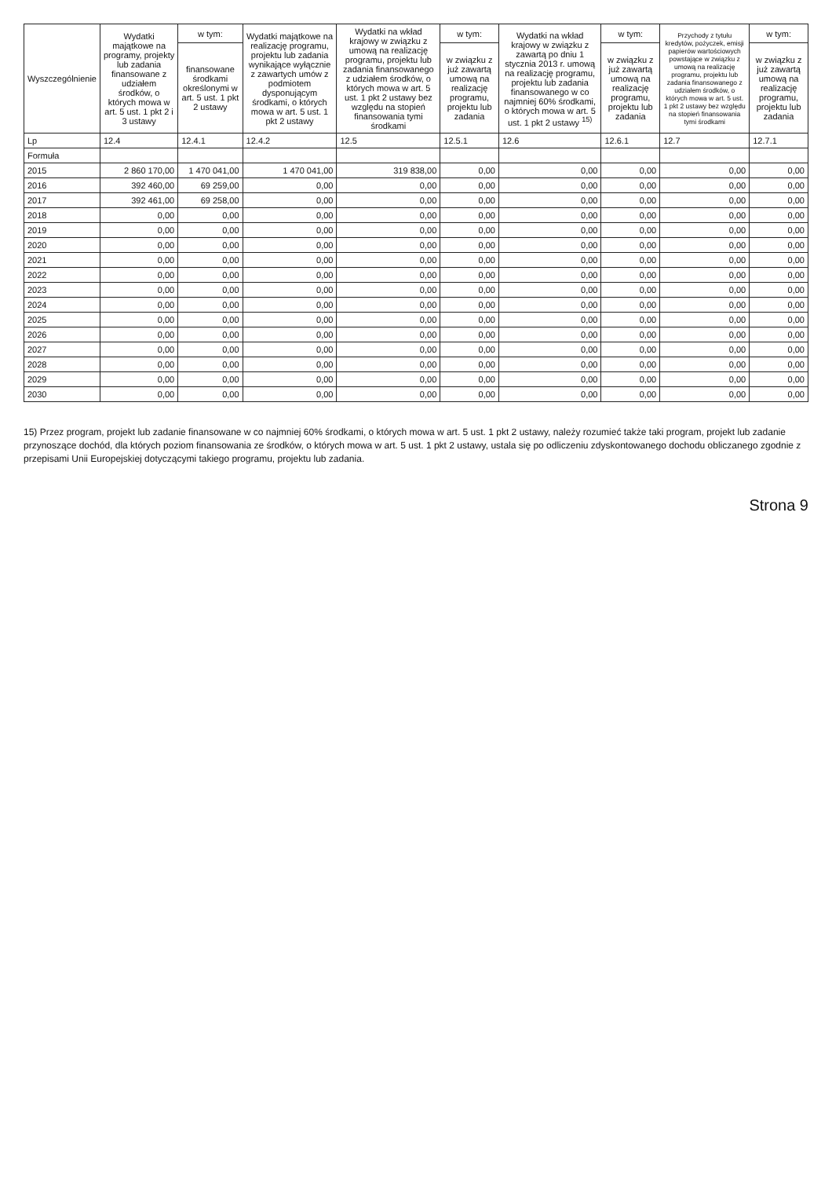| Wyszczególnienie | Wydatki majątkowe na programy, projekty lub zadania finansowane z udziałem środków, o których mowa w art. 5 ust. 1 pkt 2 i 3 ustawy | w tym: | Wydatki majątkowe na realizację programu, projektu lub zadania wynikające wyłącznie z zawartych umów z podmiotem dysponującym środkami, o których mowa w art. 5 ust. 1 pkt 2 ustawy | Wydatki na wkład krajowy w związku z umową na realizację programu, projektu lub zadania finansowanego z udziałem środków, o których mowa w art. 5 ust. 1 pkt 2 ustawy bez względu na stopień finansowania tymi środkami | w tym: | Wydatki na wkład krajowy w związku z zawartą po dniu 1 stycznia 2013 r. umową na realizację programu, projektu lub zadania finansowanego w co najmniej 60% środkami, o których mowa w art. 5 ust. 1 pkt 2 ustawy <sup>15)</sup> | w tym: | Przychody z tytułu kredytów, pożyczek, emisji papierów wartościowych powstające w związku z umową na realizację programu, projektu lub zadania finansowanego z udziałem środków, o których mowa w art. 5 ust. 1 pkt 2 ustawy bez względu na stopień finansowania tymi środkami | w tym: |
| --- | --- | --- | --- | --- | --- | --- | --- | --- | --- |
| | | finansowane środkami określonymi w art. 5 ust. 1 pkt 2 ustawy | | | w związku z już zawartą umową na realizację programu, projektu lub zadania | | w związku z już zawartą umową na realizację programu, projektu lub zadania | | w związku z już zawartą umową na realizację programu, projektu lub zadania |
| Lp | 12.4 | 12.4.1 | 12.4.2 | 12.5 | 12.5.1 | 12.6 | 12.6.1 | 12.7 | 12.7.1 |
| Formuła | | | | | | | | | |
| 2015 | 2 860 170,00 | 1 470 041,00 | 1 470 041,00 | 319 838,00 | 0,00 | 0,00 | 0,00 | 0,00 | 0,00 |
| 2016 | 392 460,00 | 69 259,00 | 0,00 | 0,00 | 0,00 | 0,00 | 0,00 | 0,00 | 0,00 |
| 2017 | 392 461,00 | 69 258,00 | 0,00 | 0,00 | 0,00 | 0,00 | 0,00 | 0,00 | 0,00 |
| 2018 | 0,00 | 0,00 | 0,00 | 0,00 | 0,00 | 0,00 | 0,00 | 0,00 | 0,00 |
| 2019 | 0,00 | 0,00 | 0,00 | 0,00 | 0,00 | 0,00 | 0,00 | 0,00 | 0,00 |
| 2020 | 0,00 | 0,00 | 0,00 | 0,00 | 0,00 | 0,00 | 0,00 | 0,00 | 0,00 |
| 2021 | 0,00 | 0,00 | 0,00 | 0,00 | 0,00 | 0,00 | 0,00 | 0,00 | 0,00 |
| 2022 | 0,00 | 0,00 | 0,00 | 0,00 | 0,00 | 0,00 | 0,00 | 0,00 | 0,00 |
| 2023 | 0,00 | 0,00 | 0,00 | 0,00 | 0,00 | 0,00 | 0,00 | 0,00 | 0,00 |
| 2024 | 0,00 | 0,00 | 0,00 | 0,00 | 0,00 | 0,00 | 0,00 | 0,00 | 0,00 |
| 2025 | 0,00 | 0,00 | 0,00 | 0,00 | 0,00 | 0,00 | 0,00 | 0,00 | 0,00 |
| 2026 | 0,00 | 0,00 | 0,00 | 0,00 | 0,00 | 0,00 | 0,00 | 0,00 | 0,00 |
| 2027 | 0,00 | 0,00 | 0,00 | 0,00 | 0,00 | 0,00 | 0,00 | 0,00 | 0,00 |
| 2028 | 0,00 | 0,00 | 0,00 | 0,00 | 0,00 | 0,00 | 0,00 | 0,00 | 0,00 |
| 2029 | 0,00 | 0,00 | 0,00 | 0,00 | 0,00 | 0,00 | 0,00 | 0,00 | 0,00 |
| 2030 | 0,00 | 0,00 | 0,00 | 0,00 | 0,00 | 0,00 | 0,00 | 0,00 | 0,00 |
15) Przez program, projekt lub zadanie finansowane w co najmniej 60% środkami, o których mowa w art. 5 ust. 1 pkt 2 ustawy, należy rozumieć także taki program, projekt lub zadanie przynoszące dochód, dla których poziom finansowania ze środków, o których mowa w art. 5 ust. 1 pkt 2 ustawy, ustala się po odliczeniu zdyskontowanego dochodu obliczanego zgodnie z przepisami Unii Europejskiej dotyczącymi takiego programu, projektu lub zadania.
Strona 9